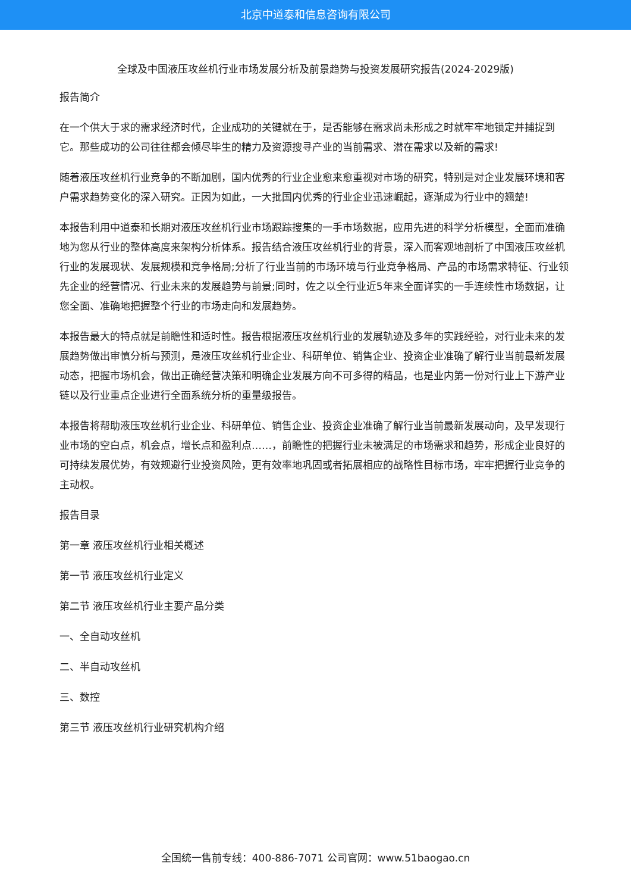北京中道泰和信息咨询有限公司
全球及中国液压攻丝机行业市场发展分析及前景趋势与投资发展研究报告(2024-2029版)
报告简介
在一个供大于求的需求经济时代，企业成功的关键就在于，是否能够在需求尚未形成之时就牢牢地锁定并捕捉到它。那些成功的公司往往都会倾尽毕生的精力及资源搜寻产业的当前需求、潜在需求以及新的需求!
随着液压攻丝机行业竞争的不断加剧，国内优秀的行业企业愈来愈重视对市场的研究，特别是对企业发展环境和客户需求趋势变化的深入研究。正因为如此，一大批国内优秀的行业企业迅速崛起，逐渐成为行业中的翘楚!
本报告利用中道泰和长期对液压攻丝机行业市场跟踪搜集的一手市场数据，应用先进的科学分析模型，全面而准确地为您从行业的整体高度来架构分析体系。报告结合液压攻丝机行业的背景，深入而客观地剖析了中国液压攻丝机行业的发展现状、发展规模和竞争格局;分析了行业当前的市场环境与行业竞争格局、产品的市场需求特征、行业领先企业的经营情况、行业未来的发展趋势与前景;同时，佐之以全行业近5年来全面详实的一手连续性市场数据，让您全面、准确地把握整个行业的市场走向和发展趋势。
本报告最大的特点就是前瞻性和适时性。报告根据液压攻丝机行业的发展轨迹及多年的实践经验，对行业未来的发展趋势做出审慎分析与预测，是液压攻丝机行业企业、科研单位、销售企业、投资企业准确了解行业当前最新发展动态，把握市场机会，做出正确经营决策和明确企业发展方向不可多得的精品，也是业内第一份对行业上下游产业链以及行业重点企业进行全面系统分析的重量级报告。
本报告将帮助液压攻丝机行业企业、科研单位、销售企业、投资企业准确了解行业当前最新发展动向，及早发现行业市场的空白点，机会点，增长点和盈利点……，前瞻性的把握行业未被满足的市场需求和趋势，形成企业良好的可持续发展优势，有效规避行业投资风险，更有效率地巩固或者拓展相应的战略性目标市场，牢牢把握行业竞争的主动权。
报告目录
第一章 液压攻丝机行业相关概述
第一节 液压攻丝机行业定义
第二节 液压攻丝机行业主要产品分类
一、全自动攻丝机
二、半自动攻丝机
三、数控
第三节 液压攻丝机行业研究机构介绍
全国统一售前专线：400-886-7071 公司官网：www.51baogao.cn